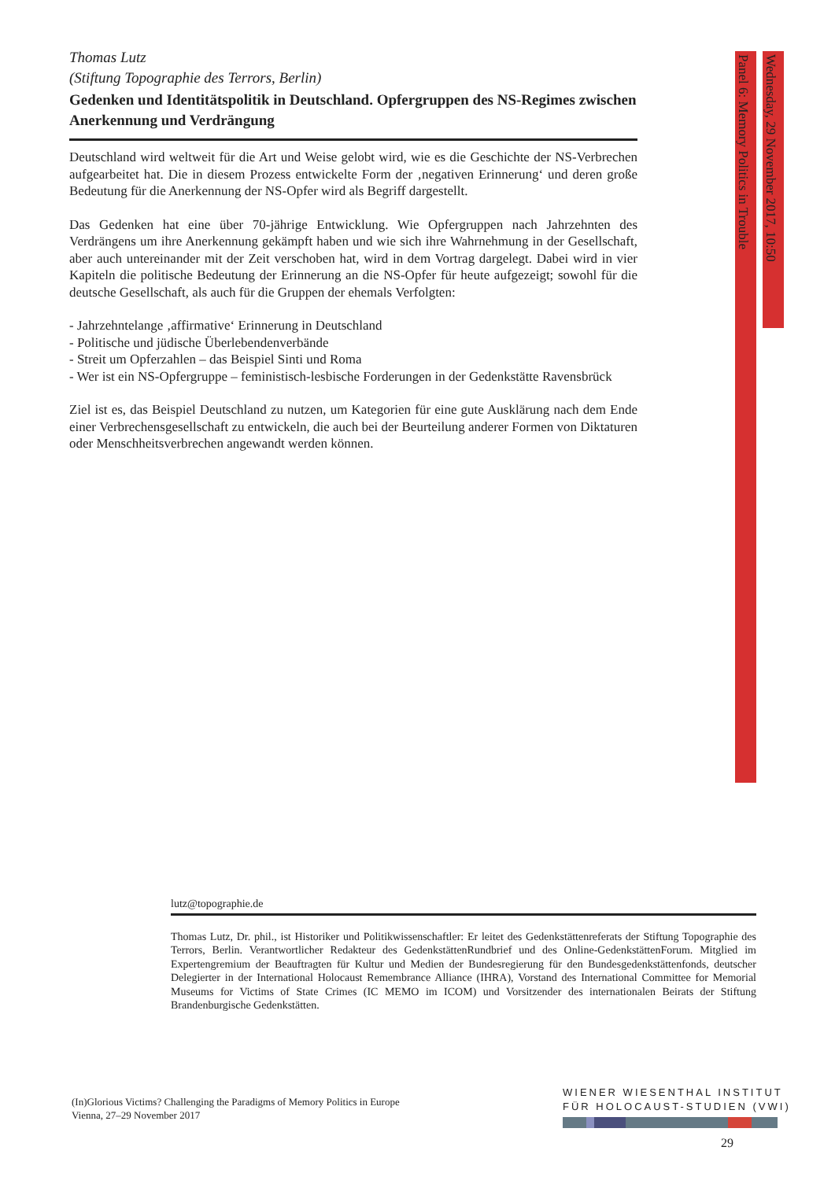Panel 6: Memory Politics in Trouble
Wednesday, 29 November 2017, 10:50
Thomas Lutz
(Stiftung Topographie des Terrors, Berlin)
Gedenken und Identitätspolitik in Deutschland. Opfergruppen des NS-Regimes zwischen Anerkennung und Verdrängung
Deutschland wird weltweit für die Art und Weise gelobt wird, wie es die Geschichte der NS-Verbrechen aufgearbeitet hat. Die in diesem Prozess entwickelte Form der ‚negativen Erinnerung‘ und deren große Bedeutung für die Anerkennung der NS-Opfer wird als Begriff dargestellt.
Das Gedenken hat eine über 70-jährige Entwicklung. Wie Opfergruppen nach Jahrzehnten des Verdrängens um ihre Anerkennung gekämpft haben und wie sich ihre Wahrnehmung in der Gesellschaft, aber auch untereinander mit der Zeit verschoben hat, wird in dem Vortrag dargelegt. Dabei wird in vier Kapiteln die politische Bedeutung der Erinnerung an die NS-Opfer für heute aufgezeigt; sowohl für die deutsche Gesellschaft, als auch für die Gruppen der ehemals Verfolgten:
- Jahrzehntelange ‚affirmative‘ Erinnerung in Deutschland
- Politische und jüdische Überlebendenverbände
- Streit um Opferzahlen – das Beispiel Sinti und Roma
- Wer ist ein NS-Opfergruppe – feministisch-lesbische Forderungen in der Gedenkstätte Ravensbrück
Ziel ist es, das Beispiel Deutschland zu nutzen, um Kategorien für eine gute Ausklärung nach dem Ende einer Verbrechensgesellschaft zu entwickeln, die auch bei der Beurteilung anderer Formen von Diktaturen oder Menschheitsverbrechen angewandt werden können.
lutz@topographie.de
Thomas Lutz, Dr. phil., ist Historiker und Politikwissenschaftler: Er leitet des Gedenkstättenreferats der Stiftung Topographie des Terrors, Berlin. Verantwortlicher Redakteur des GedenkstättenRundbrief und des Online-GedenkstättenForum. Mitglied im Expertengremium der Beauftragten für Kultur und Medien der Bundesregierung für den Bundesgedenkstättenfonds, deutscher Delegierter in der International Holocaust Remembrance Alliance (IHRA), Vorstand des International Committee for Memorial Museums for Victims of State Crimes (IC MEMO im ICOM) und Vorsitzender des internationalen Beirats der Stiftung Brandenburgische Gedenkstätten.
(In)Glorious Victims? Challenging the Paradigms of Memory Politics in Europe
Vienna, 27–29 November 2017
WIENER WIESENTHAL INSTITUT
FÜR HOLOCAUST-STUDIEN (VWI)
29